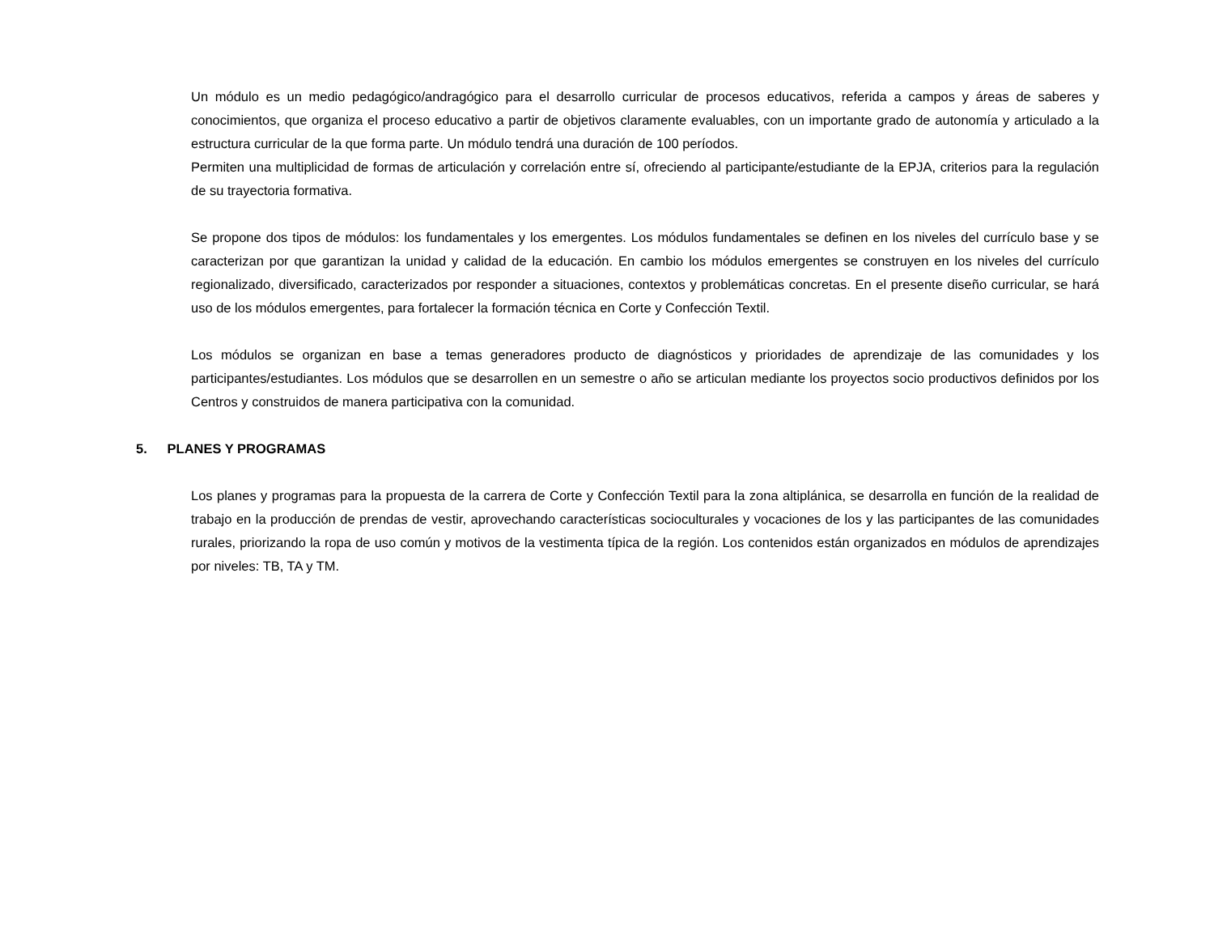Un módulo es un medio pedagógico/andragógico para el desarrollo curricular de procesos educativos, referida a campos y áreas de saberes y conocimientos, que organiza el proceso educativo a partir de objetivos claramente evaluables, con un importante grado de autonomía y articulado a la estructura curricular de la que forma parte. Un módulo tendrá una duración de 100 períodos.
Permiten una multiplicidad de formas de articulación y correlación entre sí, ofreciendo al participante/estudiante de la EPJA, criterios para la regulación de su trayectoria formativa.
Se propone dos tipos de módulos: los fundamentales y los emergentes. Los módulos fundamentales se definen en los niveles del currículo base y se caracterizan por que garantizan la unidad y calidad de la educación. En cambio los módulos emergentes se construyen en los niveles del currículo regionalizado, diversificado, caracterizados por responder a situaciones, contextos y problemáticas concretas. En el presente diseño curricular, se hará uso de los módulos emergentes, para fortalecer la formación técnica en Corte y Confección Textil.
Los módulos se organizan en base a temas generadores producto de diagnósticos y prioridades de aprendizaje de las comunidades y los participantes/estudiantes. Los módulos que se desarrollen en un semestre o año se articulan mediante los proyectos socio productivos definidos por los Centros y construidos de manera participativa con la comunidad.
5. PLANES Y PROGRAMAS
Los planes y programas para la propuesta de la carrera de Corte y Confección Textil para la zona altiplánica, se desarrolla en función de la realidad de trabajo en la producción de prendas de vestir, aprovechando características socioculturales y vocaciones de los y las participantes de las comunidades rurales, priorizando la ropa de uso común y motivos de la vestimenta típica de la región. Los contenidos están organizados en módulos de aprendizajes por niveles: TB, TA y TM.